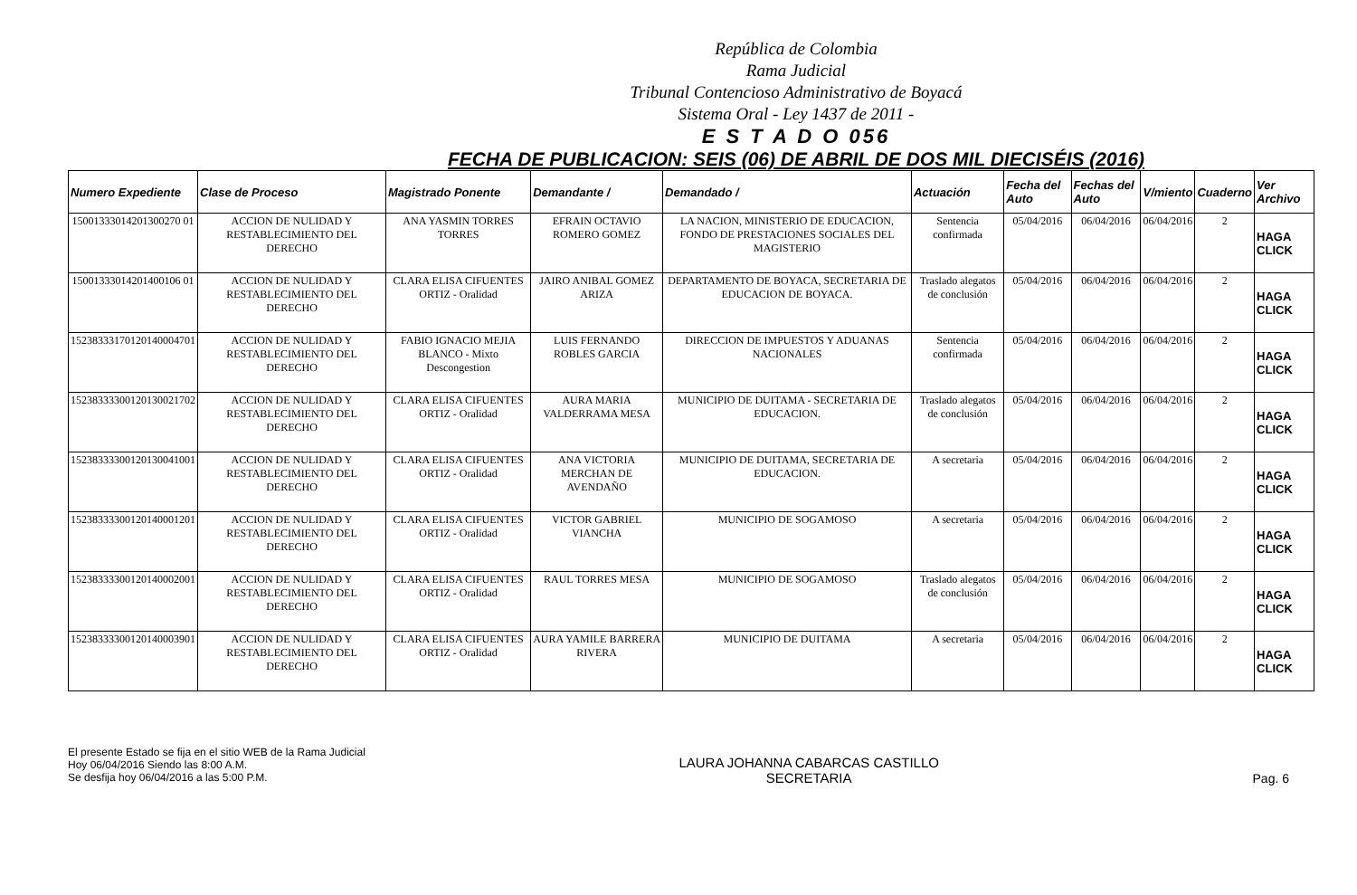República de Colombia
Rama Judicial
Tribunal Contencioso Administrativo de Boyacá
Sistema Oral - Ley 1437 de 2011 -
E S T A D O 056
FECHA DE PUBLICACION: SEIS (06) DE ABRIL DE DOS MIL DIECISÉIS (2016)
| Numero Expediente | Clase de Proceso | Magistrado Ponente | Demandante / | Demandado / | Actuación | Fecha del Auto | Fechas del Auto | V/miento | Cuaderno | Ver Archivo |
| --- | --- | --- | --- | --- | --- | --- | --- | --- | --- | --- |
| 15001333014201300270 01 | ACCION DE NULIDAD Y RESTABLECIMIENTO DEL DERECHO | ANA YASMIN TORRES TORRES | EFRAIN OCTAVIO ROMERO GOMEZ | LA NACION, MINISTERIO DE EDUCACION, FONDO DE PRESTACIONES SOCIALES DEL MAGISTERIO | Sentencia confirmada | 05/04/2016 | 06/04/2016 | 06/04/2016 | 2 | HAGA CLICK |
| 15001333014201400106 01 | ACCION DE NULIDAD Y RESTABLECIMIENTO DEL DERECHO | CLARA ELISA CIFUENTES ORTIZ - Oralidad | JAIRO ANIBAL GOMEZ ARIZA | DEPARTAMENTO DE BOYACA, SECRETARIA DE EDUCACION DE BOYACA. | Traslado alegatos de conclusión | 05/04/2016 | 06/04/2016 | 06/04/2016 | 2 | HAGA CLICK |
| 15238333170120140004701 | ACCION DE NULIDAD Y RESTABLECIMIENTO DEL DERECHO | FABIO IGNACIO MEJIA BLANCO - Mixto Descongestion | LUIS FERNANDO ROBLES GARCIA | DIRECCION DE IMPUESTOS Y ADUANAS NACIONALES | Sentencia confirmada | 05/04/2016 | 06/04/2016 | 06/04/2016 | 2 | HAGA CLICK |
| 15238333300120130021702 | ACCION DE NULIDAD Y RESTABLECIMIENTO DEL DERECHO | CLARA ELISA CIFUENTES ORTIZ - Oralidad | AURA MARIA VALDERRAMA MESA | MUNICIPIO DE DUITAMA - SECRETARIA DE EDUCACION. | Traslado alegatos de conclusión | 05/04/2016 | 06/04/2016 | 06/04/2016 | 2 | HAGA CLICK |
| 15238333300120130041001 | ACCION DE NULIDAD Y RESTABLECIMIENTO DEL DERECHO | CLARA ELISA CIFUENTES ORTIZ - Oralidad | ANA VICTORIA MERCHAN DE AVENDAÑO | MUNICIPIO DE DUITAMA, SECRETARIA DE EDUCACION. | A secretaria | 05/04/2016 | 06/04/2016 | 06/04/2016 | 2 | HAGA CLICK |
| 15238333300120140001201 | ACCION DE NULIDAD Y RESTABLECIMIENTO DEL DERECHO | CLARA ELISA CIFUENTES ORTIZ - Oralidad | VICTOR GABRIEL VIANCHA | MUNICIPIO DE SOGAMOSO | A secretaria | 05/04/2016 | 06/04/2016 | 06/04/2016 | 2 | HAGA CLICK |
| 15238333300120140002001 | ACCION DE NULIDAD Y RESTABLECIMIENTO DEL DERECHO | CLARA ELISA CIFUENTES ORTIZ - Oralidad | RAUL TORRES MESA | MUNICIPIO DE SOGAMOSO | Traslado alegatos de conclusión | 05/04/2016 | 06/04/2016 | 06/04/2016 | 2 | HAGA CLICK |
| 15238333300120140003901 | ACCION DE NULIDAD Y RESTABLECIMIENTO DEL DERECHO | CLARA ELISA CIFUENTES ORTIZ - Oralidad | AURA YAMILE BARRERA RIVERA | MUNICIPIO DE DUITAMA | A secretaria | 05/04/2016 | 06/04/2016 | 06/04/2016 | 2 | HAGA CLICK |
El presente Estado se fija en el sitio WEB de la Rama Judicial
Hoy 06/04/2016 Siendo las 8:00 A.M.
Se desfija hoy 06/04/2016 a las 5:00 P.M.
LAURA JOHANNA CABARCAS CASTILLO
SECRETARIA
Pag. 6